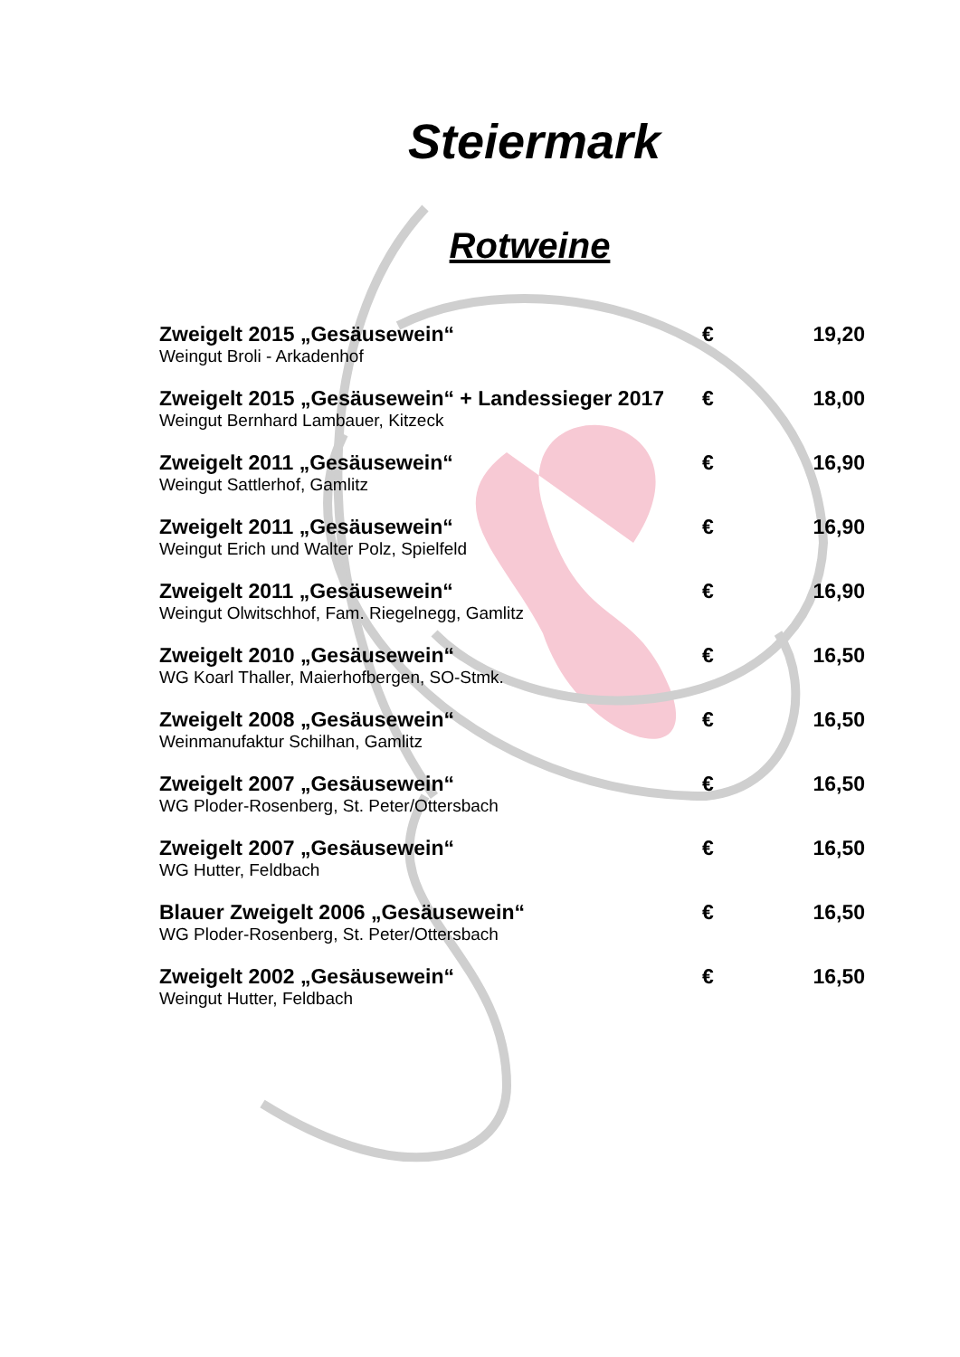Steiermark
Rotweine
| Zweigelt 2015 „Gesäusewein“ | € | 19,20 |
| Weingut Broli - Arkadenhof | | |
| Zweigelt 2015 „Gesäusewein“ + Landessieger 2017 | € | 18,00 |
| Weingut Bernhard Lambauer, Kitzeck | | |
| Zweigelt 2011 „Gesäusewein“ | € | 16,90 |
| Weingut Sattlerhof, Gamlitz | | |
| Zweigelt 2011 „Gesäusewein“ | € | 16,90 |
| Weingut Erich und Walter Polz, Spielfeld | | |
| Zweigelt 2011 „Gesäusewein“ | € | 16,90 |
| Weingut Olwitschhof, Fam. Riegelnegg, Gamlitz | | |
| Zweigelt 2010 „Gesäusewein“ | € | 16,50 |
| WG Koarl Thaller, Maierhofbergen, SO-Stmk. | | |
| Zweigelt 2008 „Gesäusewein“ | € | 16,50 |
| Weinmanufaktur Schilhan, Gamlitz | | |
| Zweigelt 2007 „Gesäusewein“ | € | 16,50 |
| WG Ploder-Rosenberg, St. Peter/Ottersbach | | |
| Zweigelt 2007 „Gesäusewein“ | € | 16,50 |
| WG Hutter, Feldbach | | |
| Blauer Zweigelt 2006 „Gesäusewein“ | € | 16,50 |
| WG Ploder-Rosenberg, St. Peter/Ottersbach | | |
| Zweigelt 2002 „Gesäusewein“ | € | 16,50 |
| Weingut Hutter, Feldbach | | |